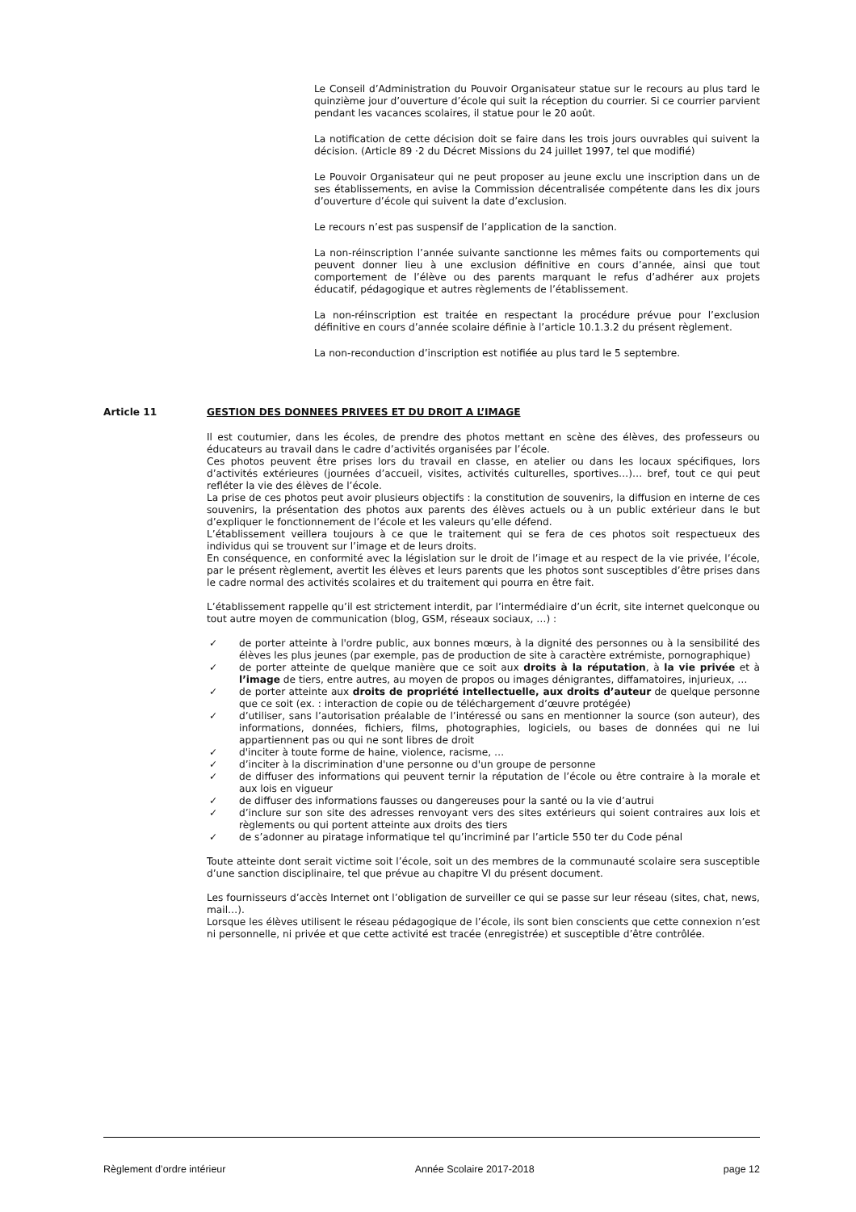Le Conseil d’Administration du Pouvoir Organisateur statue sur le recours au plus tard le quinzième jour d’ouverture d’école qui suit la réception du courrier. Si ce courrier parvient pendant les vacances scolaires, il statue pour le 20 août.
La notification de cette décision doit se faire dans les trois jours ouvrables qui suivent la décision. (Article 89 ·2 du Décret Missions du 24 juillet 1997, tel que modifié)
Le Pouvoir Organisateur qui ne peut proposer au jeune exclu une inscription dans un de ses établissements, en avise la Commission décentralisée compétente dans les dix jours d’ouverture d’école qui suivent la date d’exclusion.
Le recours n’est pas suspensif de l’application de la sanction.
La non-réinscription l’année suivante sanctionne les mêmes faits ou comportements qui peuvent donner lieu à une exclusion définitive en cours d’année, ainsi que tout comportement de l’élève ou des parents marquant le refus d’adhérer aux projets éducatif, pédagogique et autres règlements de l’établissement.
La non-réinscription est traitée en respectant la procédure prévue pour l’exclusion définitive en cours d’année scolaire définie à l’article 10.1.3.2 du présent règlement.
La non-reconduction d’inscription est notifiée au plus tard le 5 septembre.
Article 11 GESTION DES DONNEES PRIVEES ET DU DROIT A L’IMAGE
Il est coutumier, dans les écoles, de prendre des photos mettant en scène des élèves, des professeurs ou éducateurs au travail dans le cadre d’activités organisées par l’école.
Ces photos peuvent être prises lors du travail en classe, en atelier ou dans les locaux spécifiques, lors d’activités extérieures (journées d’accueil, visites, activités culturelles, sportives…)… bref, tout ce qui peut refléter la vie des élèves de l’école.
La prise de ces photos peut avoir plusieurs objectifs : la constitution de souvenirs, la diffusion en interne de ces souvenirs, la présentation des photos aux parents des élèves actuels ou à un public extérieur dans le but d’expliquer le fonctionnement de l’école et les valeurs qu’elle défend.
L’établissement veillera toujours à ce que le traitement qui se fera de ces photos soit respectueux des individus qui se trouvent sur l’image et de leurs droits.
En conséquence, en conformité avec la législation sur le droit de l’image et au respect de la vie privée, l’école, par le présent règlement, avertit les élèves et leurs parents que les photos sont susceptibles d’être prises dans le cadre normal des activités scolaires et du traitement qui pourra en être fait.
L’établissement rappelle qu’il est strictement interdit, par l’intermédiaire d’un écrit, site internet quelconque ou tout autre moyen de communication (blog, GSM, réseaux sociaux, …) :
✓ de porter atteinte à l'ordre public, aux bonnes mœurs, à la dignité des personnes ou à la sensibilité des élèves les plus jeunes (par exemple, pas de production de site à caractère extrémiste, pornographique)
✓ de porter atteinte de quelque manière que ce soit aux droits à la réputation, à la vie privée et à l’image de tiers, entre autres, au moyen de propos ou images dénigrantes, diffamatoires, injurieux, …
✓ de porter atteinte aux droits de propriété intellectuelle, aux droits d’auteur de quelque personne que ce soit (ex. : interaction de copie ou de téléchargement d’œuvre protégée)
✓ d’utiliser, sans l’autorisation préalable de l’intéressé ou sans en mentionner la source (son auteur), des informations, données, fichiers, films, photographies, logiciels, ou bases de données qui ne lui appartiennent pas ou qui ne sont libres de droit
✓ d'inciter à toute forme de haine, violence, racisme, …
✓ d’inciter à la discrimination d'une personne ou d'un groupe de personne
✓ de diffuser des informations qui peuvent ternir la réputation de l’école ou être contraire à la morale et aux lois en vigueur
✓ de diffuser des informations fausses ou dangereuses pour la santé ou la vie d’autrui
✓ d’inclure sur son site des adresses renvoyant vers des sites extérieurs qui soient contraires aux lois et règlements ou qui portent atteinte aux droits des tiers
✓ de s’adonner au piratage informatique tel qu’incriminé par l’article 550 ter du Code pénal
Toute atteinte dont serait victime soit l’école, soit un des membres de la communauté scolaire sera susceptible d’une sanction disciplinaire, tel que prévue au chapitre VI du présent document.
Les fournisseurs d’accès Internet ont l’obligation de surveiller ce qui se passe sur leur réseau (sites, chat, news, mail…).
Lorsque les élèves utilisent le réseau pédagogique de l’école, ils sont bien conscients que cette connexion n’est ni personnelle, ni privée et que cette activité est tracée (enregistrée) et susceptible d’être contrôlée.
Règlement d’ordre intérieur Année Scolaire 2017-2018 page 12